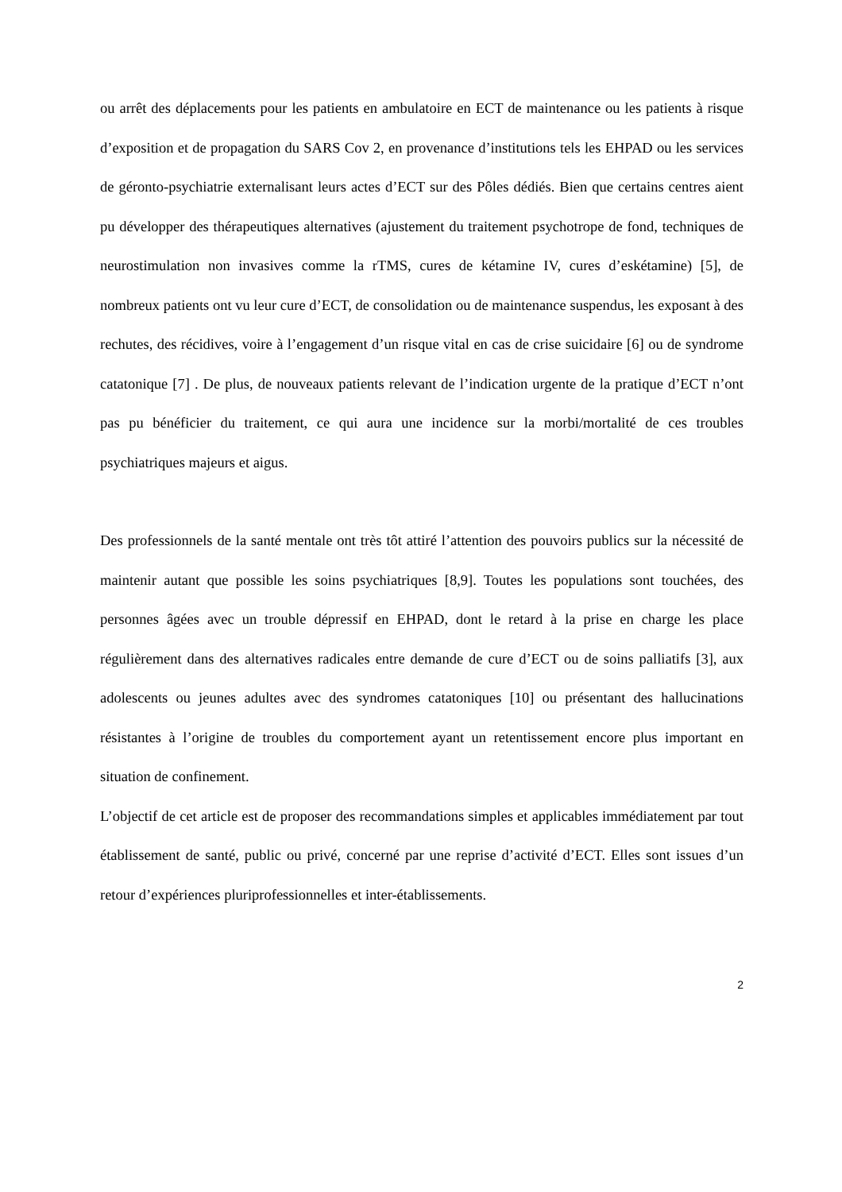ou arrêt des déplacements pour les patients en ambulatoire en ECT de maintenance ou les patients à risque d’exposition et de propagation du SARS Cov 2, en provenance d’institutions tels les EHPAD ou les services de géronto-psychiatrie externalisant leurs actes d’ECT sur des Pôles dédiés. Bien que certains centres aient pu développer des thérapeutiques alternatives (ajustement du traitement psychotrope de fond, techniques de neurostimulation non invasives comme la rTMS, cures de kétamine IV, cures d’eskétamine) [5], de nombreux patients ont vu leur cure d’ECT, de consolidation ou de maintenance suspendus, les exposant à des rechutes, des récidives, voire à l’engagement d’un risque vital en cas de crise suicidaire [6] ou de syndrome catatonique [7] . De plus, de nouveaux patients relevant de l’indication urgente de la pratique d’ECT n’ont pas pu bénéficier du traitement, ce qui aura une incidence sur la morbi/mortalité de ces troubles psychiatriques majeurs et aigus.
Des professionnels de la santé mentale ont très tôt attiré l’attention des pouvoirs publics sur la nécessité de maintenir autant que possible les soins psychiatriques [8,9]. Toutes les populations sont touchées, des personnes âgées avec un trouble dépressif en EHPAD, dont le retard à la prise en charge les place régulièrement dans des alternatives radicales entre demande de cure d’ECT ou de soins palliatifs [3], aux adolescents ou jeunes adultes avec des syndromes catatoniques [10] ou présentant des hallucinations résistantes à l’origine de troubles du comportement ayant un retentissement encore plus important en situation de confinement.
L’objectif de cet article est de proposer des recommandations simples et applicables immédiatement par tout établissement de santé, public ou privé, concerné par une reprise d’activité d’ECT. Elles sont issues d’un retour d’expériences pluriprofessionnelles et inter-établissements.
2